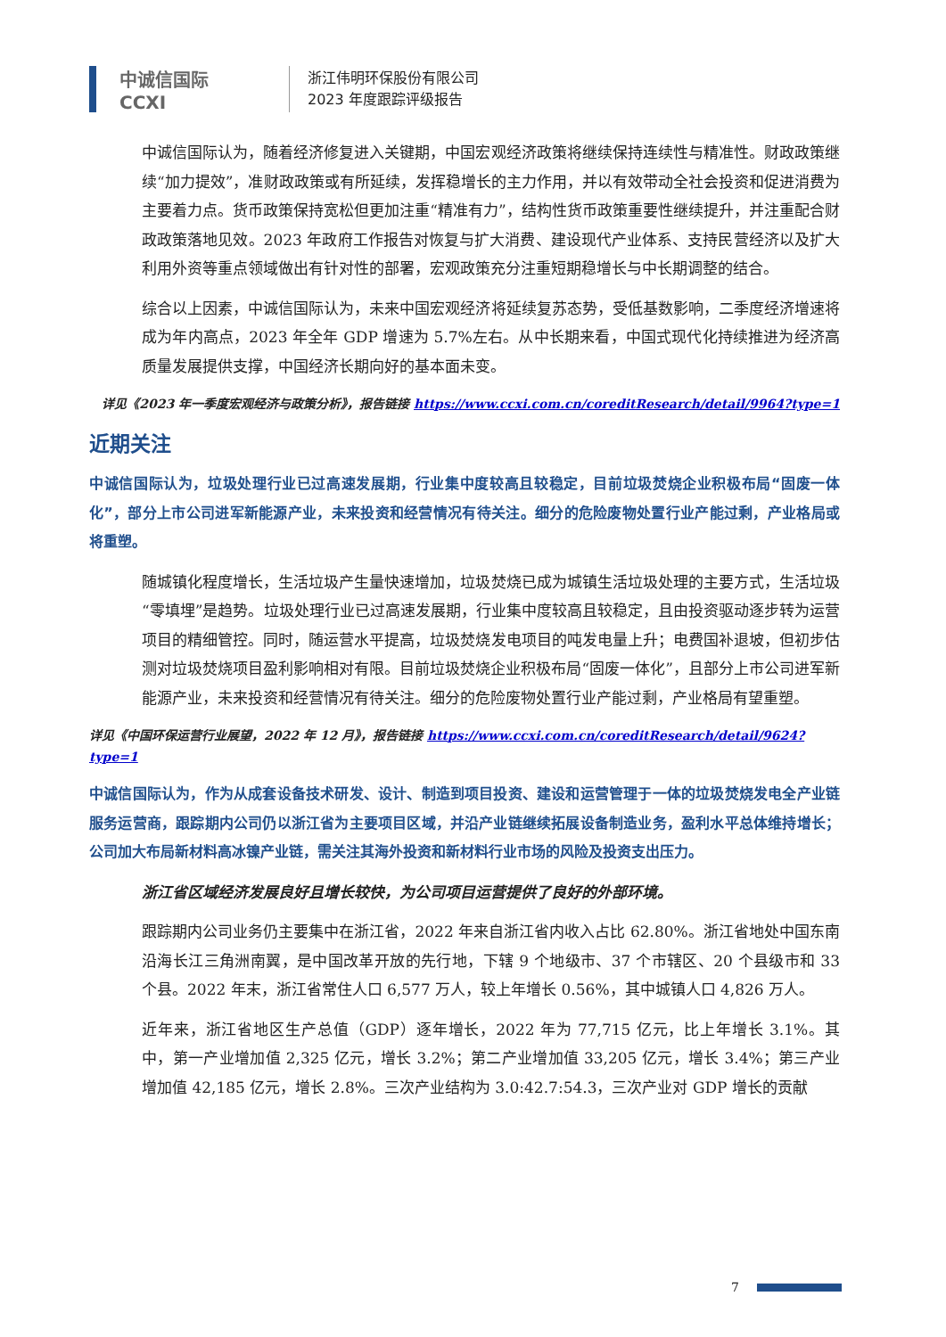中诚信国际
CCXI
浙江伟明环保股份有限公司
2023 年度跟踪评级报告
中诚信国际认为，随着经济修复进入关键期，中国宏观经济政策将继续保持连续性与精准性。财政政策继续“加力提效”，准财政政策或有所延续，发挥稳增长的主力作用，并以有效带动全社会投资和促进消费为主要着力点。货币政策保持宽松但更加注重“精准有力”，结构性货币政策重要性继续提升，并注重配合财政政策落地见效。2023 年政府工作报告对恢复与扩大消费、建设现代产业体系、支持民营经济以及扩大利用外资等重点领域做出有针对性的部署，宏观政策充分注重短期稳增长与中长期调整的结合。
综合以上因素，中诚信国际认为，未来中国宏观经济将延续复苏态势，受低基数影响，二季度经济增速将成为年内高点，2023 年全年 GDP 增速为 5.7%左右。从中长期来看，中国式现代化持续推进为经济高质量发展提供支撑，中国经济长期向好的基本面未变。
详见《2023 年一季度宏观经济与政策分析》，报告链接 https://www.ccxi.com.cn/coreditResearch/detail/9964?type=1
近期关注
中诚信国际认为，垃圾处理行业已过高速发展期，行业集中度较高且较稳定，目前垃圾焚烧企业积极布局“固废一体化”，部分上市公司进军新能源产业，未来投资和经营情况有待关注。细分的危险废物处置行业产能过剩，产业格局或将重塑。
随城镇化程度增长，生活垃圾产生量快速增加，垃圾焚烧已成为城镇生活垃圾处理的主要方式，生活垃圾“零填埋”是趋势。垃圾处理行业已过高速发展期，行业集中度较高且较稳定，且由投资驱动逐步转为运营项目的精细管控。同时，随运营水平提高，垃圾焚烧发电项目的吨发电量上升；电费国补退坡，但初步估测对垃圾焚烧项目盈利影响相对有限。目前垃圾焚烧企业积极布局“固废一体化”，且部分上市公司进军新能源产业，未来投资和经营情况有待关注。细分的危险废物处置行业产能过剩，产业格局有望重塑。
详见《中国环保运营行业展望，2022 年 12 月》，报告链接 https://www.ccxi.com.cn/coreditResearch/detail/9624?type=1
中诚信国际认为，作为从成套设备技术研发、设计、制造到项目投资、建设和运营管理于一体的垃圾焚烧发电全产业链服务运营商，跟踪期内公司仍以浙江省为主要项目区域，并沿产业链继续拓展设备制造业务，盈利水平总体维持增长；公司加大布局新材料高冰镍产业链，需关注其海外投资和新材料行业市场的风险及投资支出压力。
浙江省区域经济发展良好且增长较快，为公司项目运营提供了良好的外部环境。
跟踪期内公司业务仍主要集中在浙江省，2022 年来自浙江省内收入占比 62.80%。浙江省地处中国东南沿海长江三角洲南翼，是中国改革开放的先行地，下辖 9 个地级市、37 个市辖区、20 个县级市和 33 个县。2022 年末，浙江省常住人口 6,577 万人，较上年增长 0.56%，其中城镇人口 4,826 万人。
近年来，浙江省地区生产总值（GDP）逐年增长，2022 年为 77,715 亿元，比上年增长 3.1%。其中，第一产业增加值 2,325 亿元，增长 3.2%；第二产业增加值 33,205 亿元，增长 3.4%；第三产业增加值 42,185 亿元，增长 2.8%。三次产业结构为 3.0:42.7:54.3，三次产业对 GDP 增长的贡献
7